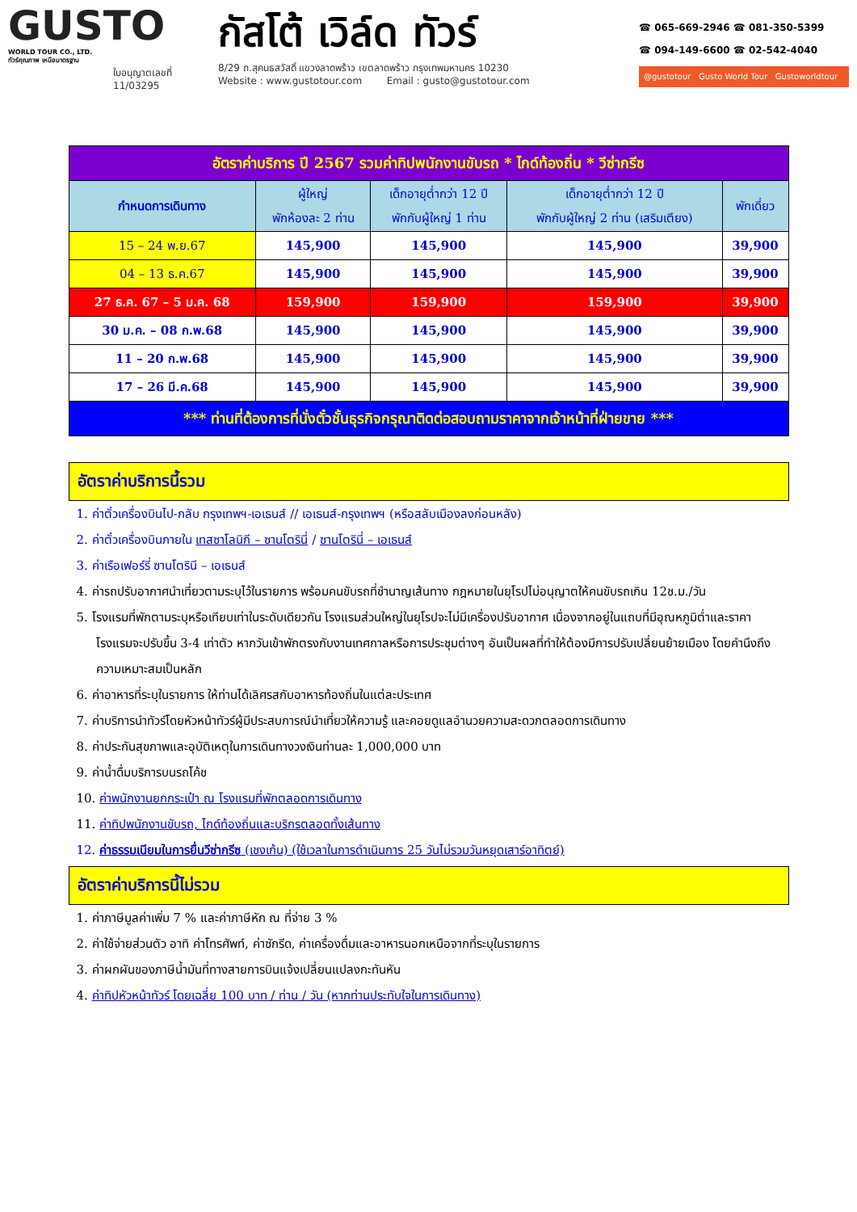GUSTO
WORLD TOUR CO., LTD.
ทัวร์คุณภาพ เหนือมาตรฐาน
ใบอนุญาตเลขที่
11/03295
กัสโต้ เวิล์ด ทัวร์
8/29 ถ.สุคนธสวัสดิ์ แขวงลาดพร้าว เขตลาดพร้าว กรุงเทพมหานคร 10230
Website : www.gustotour.com Email : gusto@gustotour.com
☎ 065-669-2946 ☎ 081-350-5399
☎ 094-149-6600 ☎ 02-542-4040
@gustotour Gusto World Tour Gustoworldtour
| อัตราค่าบริการ ปี 2567 รวมค่าทิปพนักงานขับรถ * ไกด์ท้องถิ่น * วีซ่ากรีซ | | | | |
| กำหนดการเดินทาง | ผู้ใหญ่ พักห้องละ 2 ท่าน | เด็กอายุต่ำกว่า 12 ปี พักกับผู้ใหญ่ 1 ท่าน | เด็กอายุต่ำกว่า 12 ปี พักกับผู้ใหญ่ 2 ท่าน (เสริมเตียง) | พักเดี่ยว |
| 15 – 24 พ.ย.67 | 145,900 | 145,900 | 145,900 | 39,900 |
| 04 – 13 ธ.ค.67 | 145,900 | 145,900 | 145,900 | 39,900 |
| 27 ธ.ค. 67 – 5 ม.ค. 68 | 159,900 | 159,900 | 159,900 | 39,900 |
| 30 ม.ค. – 08 ก.พ.68 | 145,900 | 145,900 | 145,900 | 39,900 |
| 11 – 20 ก.พ.68 | 145,900 | 145,900 | 145,900 | 39,900 |
| 17 – 26 มี.ค.68 | 145,900 | 145,900 | 145,900 | 39,900 |
| *** ท่านที่ต้องการที่นั่งตั๋วชั้นธุรกิจกรุณาติดต่อสอบถามราคาจากเจ้าหน้าที่ฝ่ายขาย *** | | | | |
อัตราค่าบริการนี้รวม
1. ค่าตั๋วเครื่องบินไป-กลับ กรุงเทพฯ-เอเธนส์ // เอเธนส์-กรุงเทพฯ (หรือสลับเมืองลงก่อนหลัง)
2. ค่าตั๋วเครื่องบินภายใน เทสซาโลนิกี – ซานโตรินี่ / ซานโตรินี่ – เอเธนส์
3. ค่าเรือเฟอร์รี่ ซานโตรินี – เอเธนส์
4. ค่ารถปรับอากาศนำเที่ยวตามระบุไว้ในรายการ พร้อมคนขับรถที่ชำนาญเส้นทาง กฎหมายในยุโรปไม่อนุญาตให้คนขับรถเกิน 12ช.ม./วัน
5. โรงแรมที่พักตามระบุหรือเทียบเท่าในระดับเดียวกัน โรงแรมส่วนใหญ่ในยุโรปจะไม่มีเครื่องปรับอากาศ เนื่องจากอยู่ในแถบที่มีอุณหภูมิต่ำและราคาโรงแรมจะปรับขึ้น 3-4 เท่าตัว หากวันเข้าพักตรงกับงานเทศกาลหรือการประชุมต่างๆ อันเป็นผลที่ทำให้ต้องมีการปรับเปลี่ยนย้ายเมือง โดยคำนึงถึงความเหมาะสมเป็นหลัก
6. ค่าอาหารที่ระบุในรายการ ให้ท่านได้เลิศรสกับอาหารท้องถิ่นในแต่ละประเทศ
7. ค่าบริการนำทัวร์โดยหัวหน้าทัวร์ผู้มีประสบการณ์นำเที่ยวให้ความรู้ และคอยดูแลอำนวยความสะดวกตลอดการเดินทาง
8. ค่าประกันสุขภาพและอุบัติเหตุในการเดินทางวงเงินท่านละ 1,000,000 บาท
9. ค่าน้ำดื่มบริการบนรถโค้ช
10. ค่าพนักงานยกกระเป๋า ณ โรงแรมที่พักตลอดการเดินทาง
11. ค่าทิปพนักงานขับรถ, ไกด์ท้องถิ่นและบริกรตลอดทั้งเส้นทาง
12. ค่าธรรมเนียมในการยื่นวีซ่ากรีซ (เชงเก้น) (ใช้เวลาในการดำเนินการ 25 วันไม่รวมวันหยุดเสาร์อาทิตย์)
อัตราค่าบริการนี้ไม่รวม
1. ค่าภาษีมูลค่าเพิ่ม 7 % และค่าภาษีหัก ณ ที่จ่าย 3 %
2. ค่าใช้จ่ายส่วนตัว อาทิ ค่าโทรศัพท์, ค่าซักรีด, ค่าเครื่องดื่มและอาหารนอกเหนือจากที่ระบุในรายการ
3. ค่าผกผันของภาษีน้ำมันที่ทางสายการบินแจ้งเปลี่ยนแปลงกะทันหัน
4. ค่าทิปหัวหน้าทัวร์ โดยเฉลี่ย 100 บาท / ท่าน / วัน (หากท่านประทับใจในการเดินทาง)